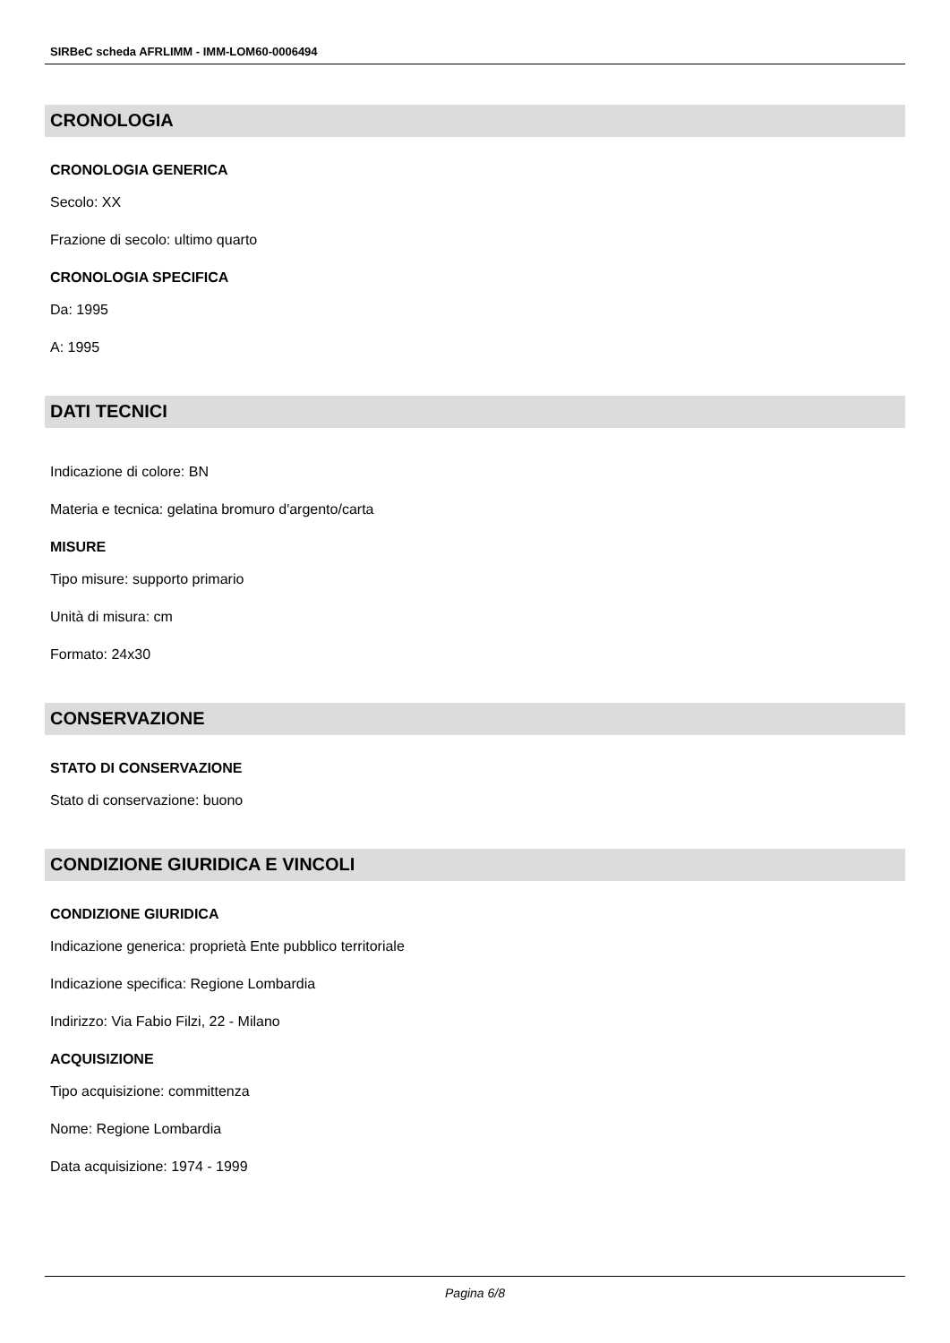SIRBeC scheda AFRLIMM - IMM-LOM60-0006494
CRONOLOGIA
CRONOLOGIA GENERICA
Secolo: XX
Frazione di secolo: ultimo quarto
CRONOLOGIA SPECIFICA
Da: 1995
A: 1995
DATI TECNICI
Indicazione di colore: BN
Materia e tecnica: gelatina bromuro d'argento/carta
MISURE
Tipo misure: supporto primario
Unità di misura: cm
Formato: 24x30
CONSERVAZIONE
STATO DI CONSERVAZIONE
Stato di conservazione: buono
CONDIZIONE GIURIDICA E VINCOLI
CONDIZIONE GIURIDICA
Indicazione generica: proprietà Ente pubblico territoriale
Indicazione specifica: Regione Lombardia
Indirizzo: Via Fabio Filzi, 22 - Milano
ACQUISIZIONE
Tipo acquisizione: committenza
Nome: Regione Lombardia
Data acquisizione: 1974 - 1999
Pagina 6/8